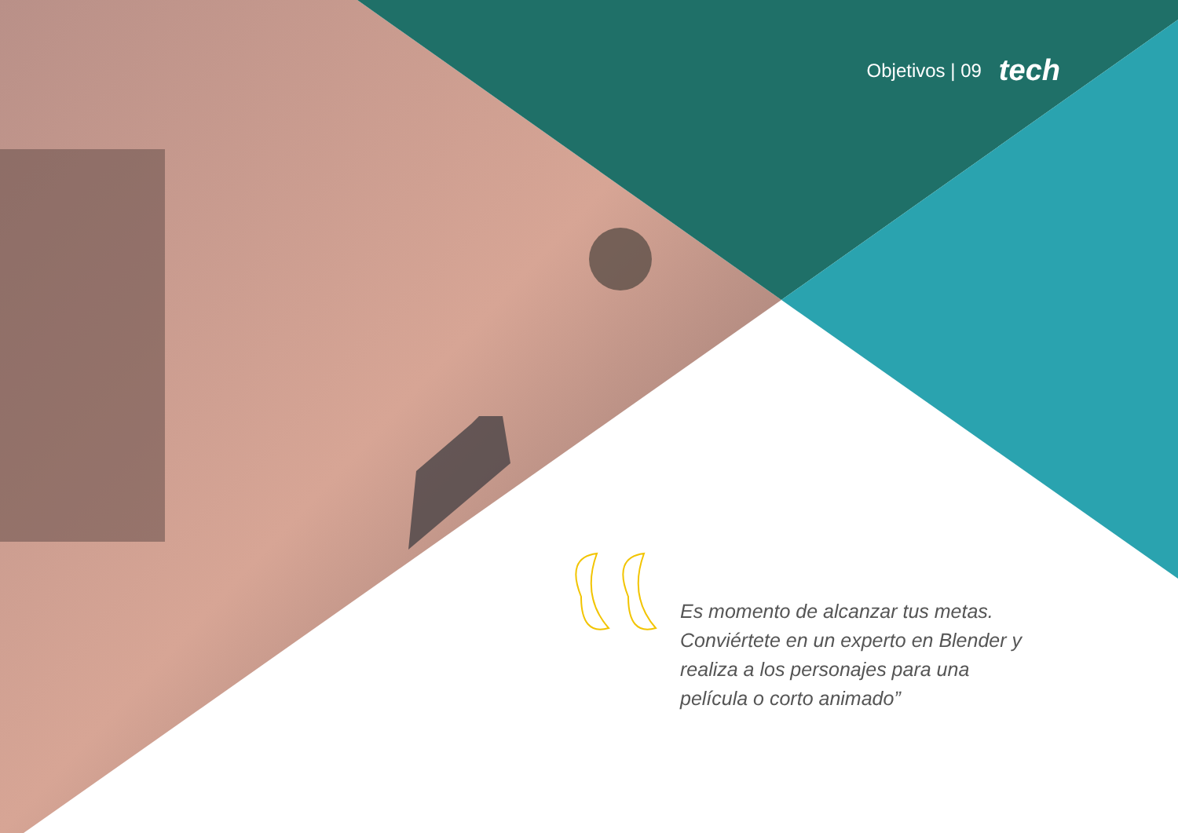Objetivos | 09 tech
Es momento de alcanzar tus metas. Conviértete en un experto en Blender y realiza a los personajes para una película o corto animado”